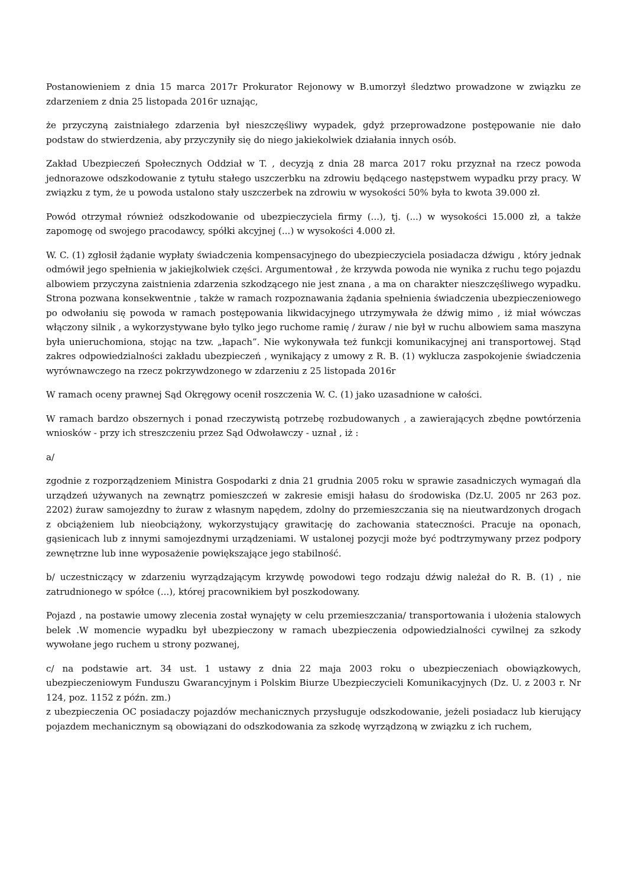Postanowieniem z dnia 15 marca 2017r Prokurator Rejonowy w B.umorzył śledztwo prowadzone w związku ze zdarzeniem z dnia 25 listopada 2016r uznając,
że przyczyną zaistniałego zdarzenia był nieszczęśliwy wypadek, gdyż przeprowadzone postępowanie nie dało podstaw do stwierdzenia, aby przyczyniły się do niego jakiekolwiek działania innych osób.
Zakład Ubezpieczeń Społecznych Oddział w T. , decyzją z dnia 28 marca 2017 roku przyznał na rzecz powoda jednorazowe odszkodowanie z tytułu stałego uszczerbku na zdrowiu będącego następstwem wypadku przy pracy. W związku z tym, że u powoda ustalono stały uszczerbek na zdrowiu w wysokości 50% była to kwota 39.000 zł.
Powód otrzymał również odszkodowanie od ubezpieczyciela firmy (...), tj. (...) w wysokości 15.000 zł, a także zapomogę od swojego pracodawcy, spółki akcyjnej (...) w wysokości 4.000 zł.
W. C. (1) zgłosił żądanie wypłaty świadczenia kompensacyjnego do ubezpieczyciela posiadacza dźwigu , który jednak odmówił jego spełnienia w jakiejkolwiek części. Argumentował , że krzywda powoda nie wynika z ruchu tego pojazdu albowiem przyczyna zaistnienia zdarzenia szkodzącego nie jest znana , a ma on charakter nieszczęśliwego wypadku. Strona pozwana konsekwentnie , także w ramach rozpoznawania żądania spełnienia świadczenia ubezpieczeniowego po odwołaniu się powoda w ramach postępowania likwidacyjnego utrzymywała że dźwig mimo , iż miał wówczas włączony silnik , a wykorzystywane było tylko jego ruchome ramię / żuraw / nie był w ruchu albowiem sama maszyna była unieruchomiona, stojąc na tzw. „łapach”. Nie wykonywała też funkcji komunikacyjnej ani transportowej. Stąd zakres odpowiedzialności zakładu ubezpieczeń , wynikający z umowy z R. B. (1) wyklucza zaspokojenie świadczenia wyrównawczego na rzecz pokrzywdzonego w zdarzeniu z 25 listopada 2016r
W ramach oceny prawnej Sąd Okręgowy ocenił roszczenia W. C. (1) jako uzasadnione w całości.
W ramach bardzo obszernych i ponad rzeczywistą potrzebę rozbudowanych , a zawierających zbędne powtórzenia wniosków - przy ich streszczeniu przez Sąd Odwoławczy - uznał , iż :
a/
zgodnie z rozporządzeniem Ministra Gospodarki z dnia 21 grudnia 2005 roku w sprawie zasadniczych wymagań dla urządzeń używanych na zewnątrz pomieszczeń w zakresie emisji hałasu do środowiska (Dz.U. 2005 nr 263 poz. 2202) żuraw samojezdny to żuraw z własnym napędem, zdolny do przemieszczania się na nieutwardzonych drogach z obciążeniem lub nieobciążony, wykorzystujący grawitację do zachowania stateczności. Pracuje na oponach, gąsienicach lub z innymi samojezdnymi urządzeniami. W ustalonej pozycji może być podtrzymywany przez podpory zewnętrzne lub inne wyposażenie powiększające jego stabilność.
b/ uczestniczący w zdarzeniu wyrządzającym krzywdę powodowi tego rodzaju dźwig należał do R. B. (1) , nie zatrudnionego w spółce (...), której pracownikiem był poszkodowany.
Pojazd , na postawie umowy zlecenia został wynajęty w celu przemieszczania/ transportowania i ułożenia stalowych belek .W momencie wypadku był ubezpieczony w ramach ubezpieczenia odpowiedzialności cywilnej za szkody wywołane jego ruchem u strony pozwanej,
c/ na podstawie art. 34 ust. 1 ustawy z dnia 22 maja 2003 roku o ubezpieczeniach obowiązkowych, ubezpieczeniowym Funduszu Gwarancyjnym i Polskim Biurze Ubezpieczycieli Komunikacyjnych (Dz. U. z 2003 r. Nr 124, poz. 1152 z późn. zm.)
z ubezpieczenia OC posiadaczy pojazdów mechanicznych przysługuje odszkodowanie, jeżeli posiadacz lub kierujący pojazdem mechanicznym są obowiązani do odszkodowania za szkodę wyrządzoną w związku z ich ruchem,